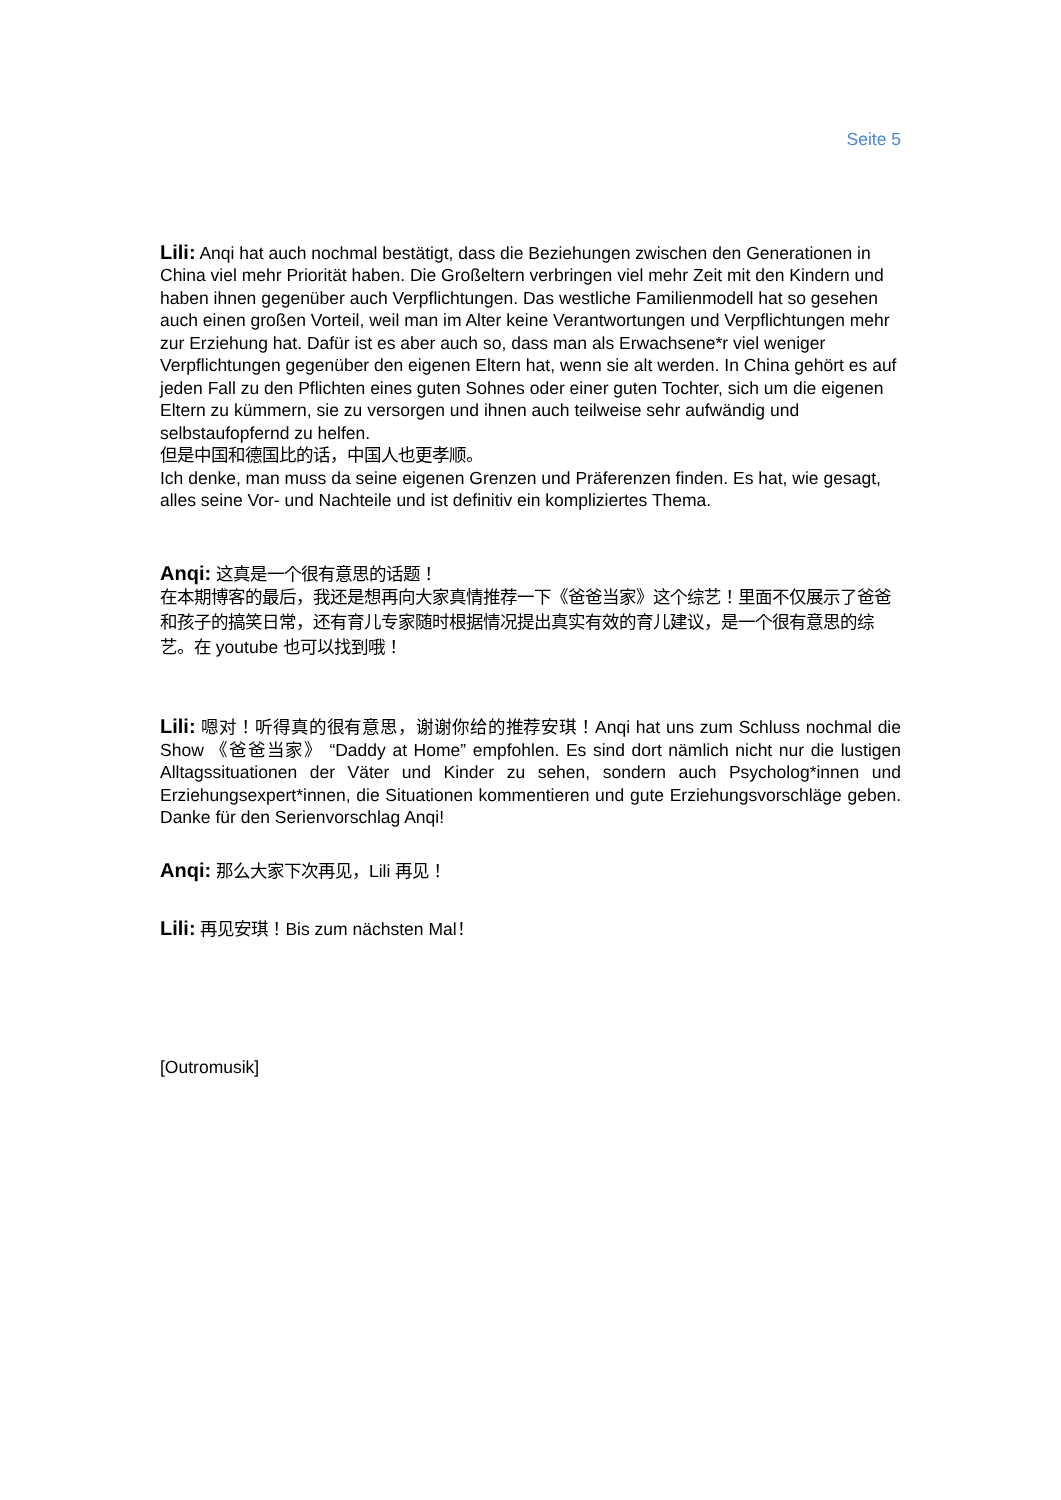Seite 5
Lili: Anqi hat auch nochmal bestätigt, dass die Beziehungen zwischen den Generationen in China viel mehr Priorität haben. Die Großeltern verbringen viel mehr Zeit mit den Kindern und haben ihnen gegenüber auch Verpflichtungen. Das westliche Familienmodell hat so gesehen auch einen großen Vorteil, weil man im Alter keine Verantwortungen und Verpflichtungen mehr zur Erziehung hat. Dafür ist es aber auch so, dass man als Erwachsene*r viel weniger Verpflichtungen gegenüber den eigenen Eltern hat, wenn sie alt werden. In China gehört es auf jeden Fall zu den Pflichten eines guten Sohnes oder einer guten Tochter, sich um die eigenen Eltern zu kümmern, sie zu versorgen und ihnen auch teilweise sehr aufwändig und selbstaufopfernd zu helfen.
但是中国和德国比的话，中国人也更孝顺。
Ich denke, man muss da seine eigenen Grenzen und Präferenzen finden. Es hat, wie gesagt, alles seine Vor- und Nachteile und ist definitiv ein kompliziertes Thema.
Anqi: 这真是一个很有意思的话题！
在本期博客的最后，我还是想再向大家真情推荐一下《爸爸当家》这个综艺！里面不仅展示了爸爸和孩子的搞笑日常，还有育儿专家随时根据情况提出真实有效的育儿建议，是一个很有意思的综艺。在 youtube 也可以找到哦！
Lili: 嗯对！听得真的很有意思，谢谢你给的推荐安琪！Anqi hat uns zum Schluss nochmal die Show 《爸爸当家》 “Daddy at Home” empfohlen. Es sind dort nämlich nicht nur die lustigen Alltagssituationen der Väter und Kinder zu sehen, sondern auch Psycholog*innen und Erziehungsexpert*innen, die Situationen kommentieren und gute Erziehungsvorschläge geben. Danke für den Serienvorschlag Anqi!
Anqi: 那么大家下次再见，Lili 再见！
Lili: 再见安琪！Bis zum nächsten Mal！
[Outromusik]